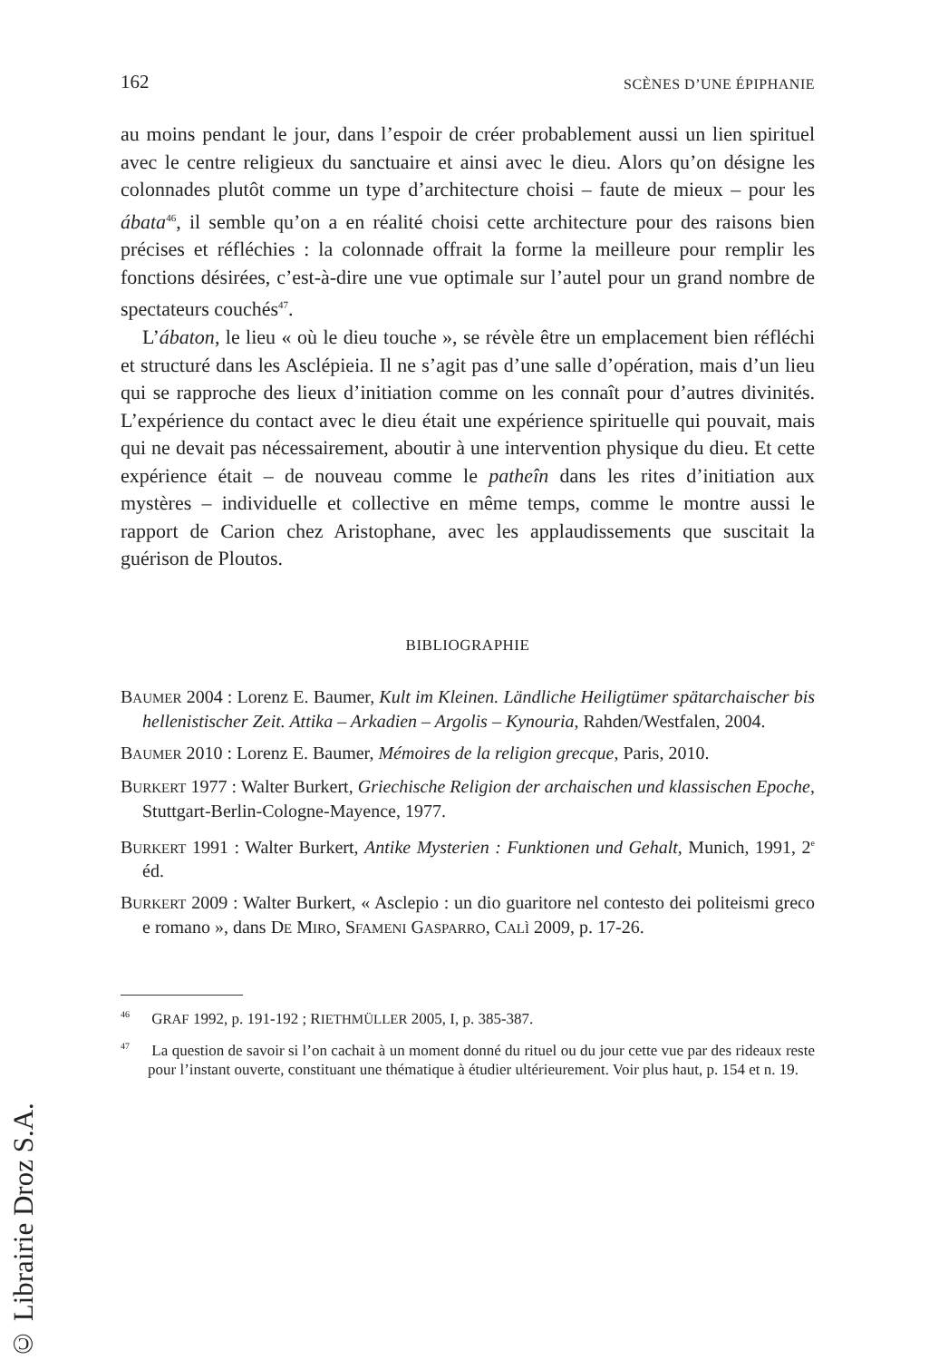162 SCÈNES D’UNE ÉPIPHANIE
au moins pendant le jour, dans l’espoir de créer probablement aussi un lien spirituel avec le centre religieux du sanctuaire et ainsi avec le dieu. Alors qu’on désigne les colonnades plutôt comme un type d’architecture choisi – faute de mieux – pour les ábata<sup>46</sup>, il semble qu’on a en réalité choisi cette architecture pour des raisons bien précises et réfléchies : la colonnade offrait la forme la meilleure pour remplir les fonctions désirées, c’est-à-dire une vue optimale sur l’autel pour un grand nombre de spectateurs couchés<sup>47</sup>.
L’ábaton, le lieu « où le dieu touche », se révèle être un emplacement bien réfléchi et structuré dans les Asclépieia. Il ne s’agit pas d’une salle d’opération, mais d’un lieu qui se rapproche des lieux d’initiation comme on les connaît pour d’autres divinités. L’expérience du contact avec le dieu était une expérience spirituelle qui pouvait, mais qui ne devait pas nécessairement, aboutir à une intervention physique du dieu. Et cette expérience était – de nouveau comme le patheîn dans les rites d’initiation aux mystères – individuelle et collective en même temps, comme le montre aussi le rapport de Carion chez Aristophane, avec les applaudissements que suscitait la guérison de Ploutos.
BIBLIOGRAPHIE
BAUMER 2004 : Lorenz E. Baumer, Kult im Kleinen. Ländliche Heiligtümer spätarchaischer bis hellenistischer Zeit. Attika – Arkadien – Argolis – Kynouria, Rahden/Westfalen, 2004.
BAUMER 2010 : Lorenz E. Baumer, Mémoires de la religion grecque, Paris, 2010.
BURKERT 1977 : Walter Burkert, Griechische Religion der archaischen und klassischen Epoche, Stuttgart-Berlin-Cologne-Mayence, 1977.
BURKERT 1991 : Walter Burkert, Antike Mysterien : Funktionen und Gehalt, Munich, 1991, 2<sup>e</sup> éd.
BURKERT 2009 : Walter Burkert, « Asclepio : un dio guaritore nel contesto dei politeismi greco e romano », dans DE MIRO, SFAMENI GASPARRO, CALÌ 2009, p. 17-26.
<sup>46</sup> GRAF 1992, p. 191-192 ; RIETHMÜLLER 2005, I, p. 385-387.
<sup>47</sup> La question de savoir si l’on cachait à un moment donné du rituel ou du jour cette vue par des rideaux reste pour l’instant ouverte, constituant une thématique à étudier ultérieurement. Voir plus haut, p. 154 et n. 19.
© Librairie Droz S.A.